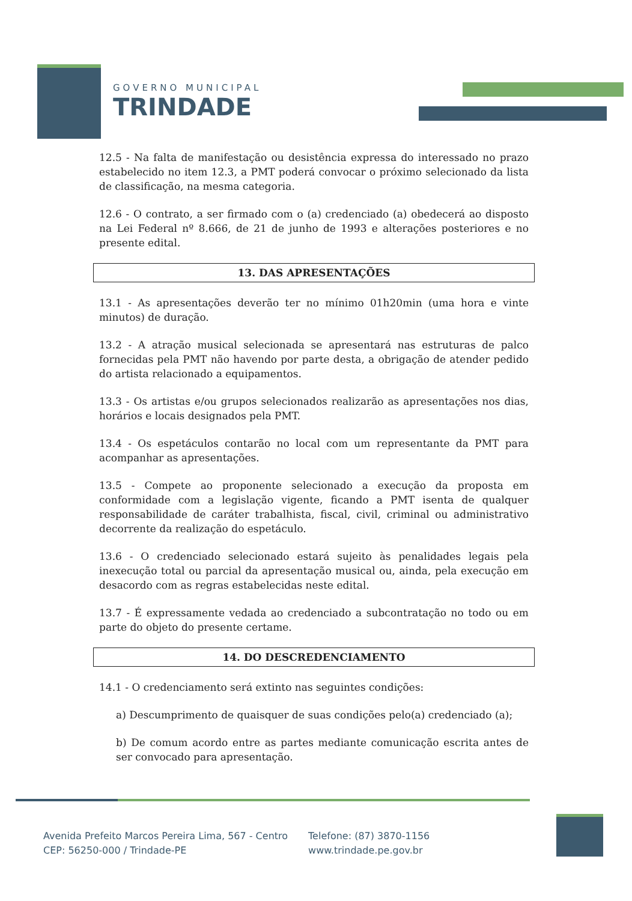GOVERNO MUNICIPAL
TRINDADE
12.5 - Na falta de manifestação ou desistência expressa do interessado no prazo estabelecido no item 12.3, a PMT poderá convocar o próximo selecionado da lista de classificação, na mesma categoria.
12.6 - O contrato, a ser firmado com o (a) credenciado (a) obedecerá ao disposto na Lei Federal nº 8.666, de 21 de junho de 1993 e alterações posteriores e no presente edital.
13. DAS APRESENTAÇÕES
13.1 - As apresentações deverão ter no mínimo 01h20min (uma hora e vinte minutos) de duração.
13.2 - A atração musical selecionada se apresentará nas estruturas de palco fornecidas pela PMT não havendo por parte desta, a obrigação de atender pedido do artista relacionado a equipamentos.
13.3 - Os artistas e/ou grupos selecionados realizarão as apresentações nos dias, horários e locais designados pela PMT.
13.4 - Os espetáculos contarão no local com um representante da PMT para acompanhar as apresentações.
13.5 - Compete ao proponente selecionado a execução da proposta em conformidade com a legislação vigente, ficando a PMT isenta de qualquer responsabilidade de caráter trabalhista, fiscal, civil, criminal ou administrativo decorrente da realização do espetáculo.
13.6 - O credenciado selecionado estará sujeito às penalidades legais pela inexecução total ou parcial da apresentação musical ou, ainda, pela execução em desacordo com as regras estabelecidas neste edital.
13.7 - É expressamente vedada ao credenciado a subcontratação no todo ou em parte do objeto do presente certame.
14. DO DESCREDENCIAMENTO
14.1 - O credenciamento será extinto nas seguintes condições:
a) Descumprimento de quaisquer de suas condições pelo(a) credenciado (a);
b) De comum acordo entre as partes mediante comunicação escrita antes de ser convocado para apresentação.
Avenida Prefeito Marcos Pereira Lima, 567 - Centro
CEP: 56250-000 / Trindade-PE
Telefone: (87) 3870-1156
www.trindade.pe.gov.br